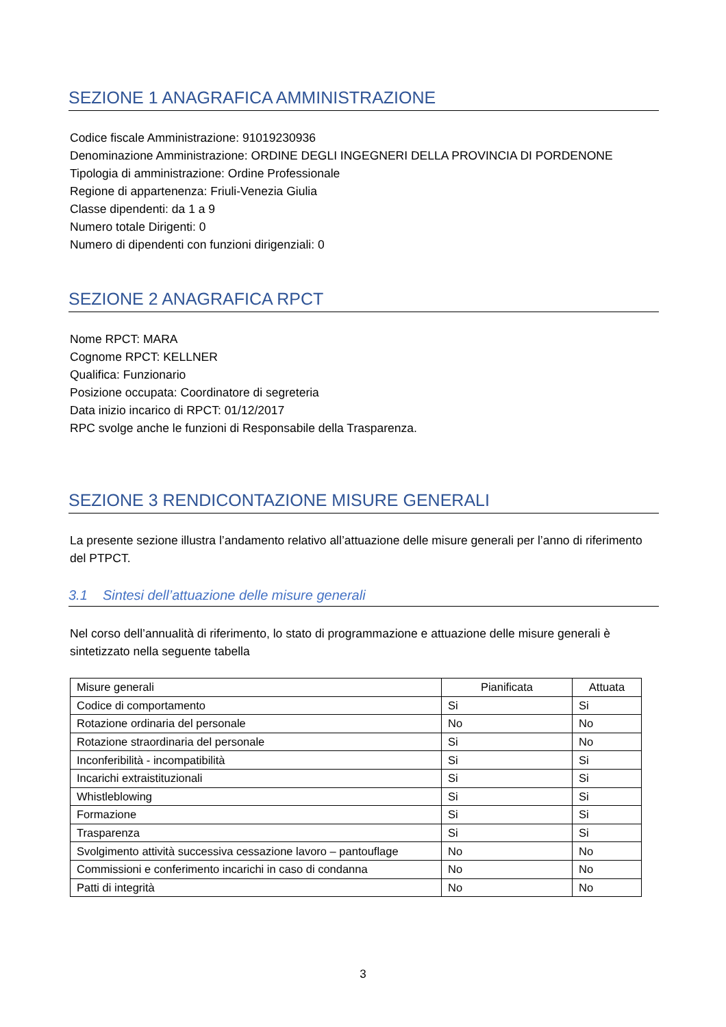SEZIONE 1 ANAGRAFICA AMMINISTRAZIONE
Codice fiscale Amministrazione: 91019230936
Denominazione Amministrazione: ORDINE DEGLI INGEGNERI DELLA PROVINCIA DI PORDENONE
Tipologia di amministrazione: Ordine Professionale
Regione di appartenenza: Friuli-Venezia Giulia
Classe dipendenti: da 1 a 9
Numero totale Dirigenti: 0
Numero di dipendenti con funzioni dirigenziali: 0
SEZIONE 2 ANAGRAFICA RPCT
Nome RPCT: MARA
Cognome RPCT: KELLNER
Qualifica: Funzionario
Posizione occupata: Coordinatore di segreteria
Data inizio incarico di RPCT: 01/12/2017
RPC svolge anche le funzioni di Responsabile della Trasparenza.
SEZIONE 3 RENDICONTAZIONE MISURE GENERALI
La presente sezione illustra l’andamento relativo all’attuazione delle misure generali per l’anno di riferimento del PTPCT.
3.1 Sintesi dell’attuazione delle misure generali
Nel corso dell’annualità di riferimento, lo stato di programmazione e attuazione delle misure generali è sintetizzato nella seguente tabella
| Misure generali | Pianificata | Attuata |
| --- | --- | --- |
| Codice di comportamento | Si | Si |
| Rotazione ordinaria del personale | No | No |
| Rotazione straordinaria del personale | Si | No |
| Inconferibilità - incompatibilità | Si | Si |
| Incarichi extraistituzionali | Si | Si |
| Whistleblowing | Si | Si |
| Formazione | Si | Si |
| Trasparenza | Si | Si |
| Svolgimento attività successiva cessazione lavoro – pantouflage | No | No |
| Commissioni e conferimento incarichi in caso di condanna | No | No |
| Patti di integrità | No | No |
3